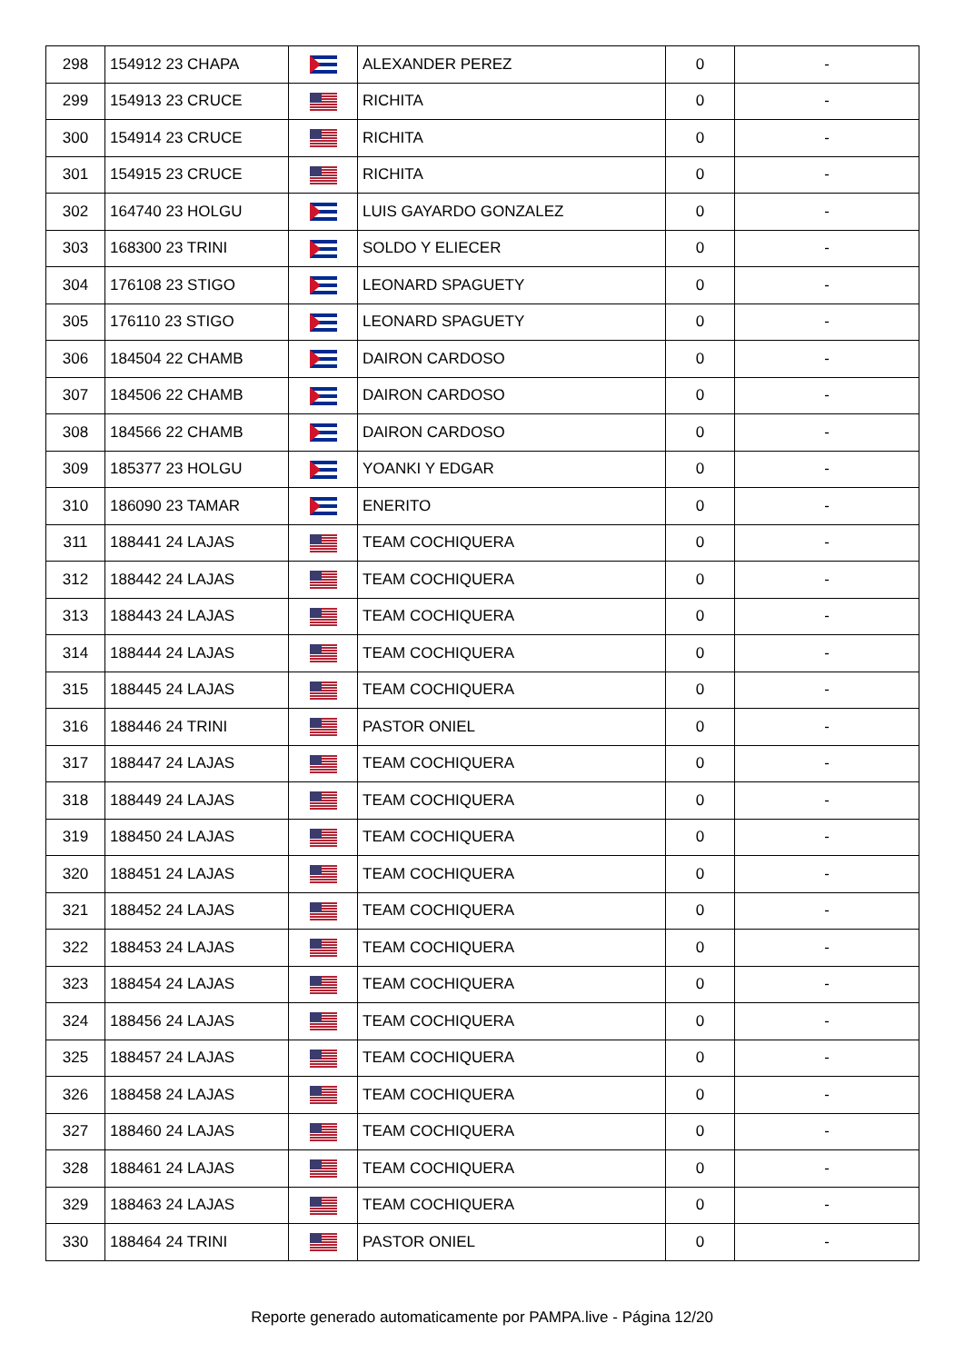| 298 | 154912 23 CHAPA | | ALEXANDER PEREZ | 0 | - |
| 299 | 154913 23 CRUCE | | RICHITA | 0 | - |
| 300 | 154914 23 CRUCE | | RICHITA | 0 | - |
| 301 | 154915 23 CRUCE | | RICHITA | 0 | - |
| 302 | 164740 23 HOLGU | | LUIS GAYARDO GONZALEZ | 0 | - |
| 303 | 168300 23 TRINI | | SOLDO Y ELIECER | 0 | - |
| 304 | 176108 23 STIGO | | LEONARD SPAGUETY | 0 | - |
| 305 | 176110 23 STIGO | | LEONARD SPAGUETY | 0 | - |
| 306 | 184504 22 CHAMB | | DAIRON CARDOSO | 0 | - |
| 307 | 184506 22 CHAMB | | DAIRON CARDOSO | 0 | - |
| 308 | 184566 22 CHAMB | | DAIRON CARDOSO | 0 | - |
| 309 | 185377 23 HOLGU | | YOANKI Y EDGAR | 0 | - |
| 310 | 186090 23 TAMAR | | ENERITO | 0 | - |
| 311 | 188441 24 LAJAS | | TEAM COCHIQUERA | 0 | - |
| 312 | 188442 24 LAJAS | | TEAM COCHIQUERA | 0 | - |
| 313 | 188443 24 LAJAS | | TEAM COCHIQUERA | 0 | - |
| 314 | 188444 24 LAJAS | | TEAM COCHIQUERA | 0 | - |
| 315 | 188445 24 LAJAS | | TEAM COCHIQUERA | 0 | - |
| 316 | 188446 24 TRINI | | PASTOR ONIEL | 0 | - |
| 317 | 188447 24 LAJAS | | TEAM COCHIQUERA | 0 | - |
| 318 | 188449 24 LAJAS | | TEAM COCHIQUERA | 0 | - |
| 319 | 188450 24 LAJAS | | TEAM COCHIQUERA | 0 | - |
| 320 | 188451 24 LAJAS | | TEAM COCHIQUERA | 0 | - |
| 321 | 188452 24 LAJAS | | TEAM COCHIQUERA | 0 | - |
| 322 | 188453 24 LAJAS | | TEAM COCHIQUERA | 0 | - |
| 323 | 188454 24 LAJAS | | TEAM COCHIQUERA | 0 | - |
| 324 | 188456 24 LAJAS | | TEAM COCHIQUERA | 0 | - |
| 325 | 188457 24 LAJAS | | TEAM COCHIQUERA | 0 | - |
| 326 | 188458 24 LAJAS | | TEAM COCHIQUERA | 0 | - |
| 327 | 188460 24 LAJAS | | TEAM COCHIQUERA | 0 | - |
| 328 | 188461 24 LAJAS | | TEAM COCHIQUERA | 0 | - |
| 329 | 188463 24 LAJAS | | TEAM COCHIQUERA | 0 | - |
| 330 | 188464 24 TRINI | | PASTOR ONIEL | 0 | - |
Reporte generado automaticamente por PAMPA.live - Página 12/20